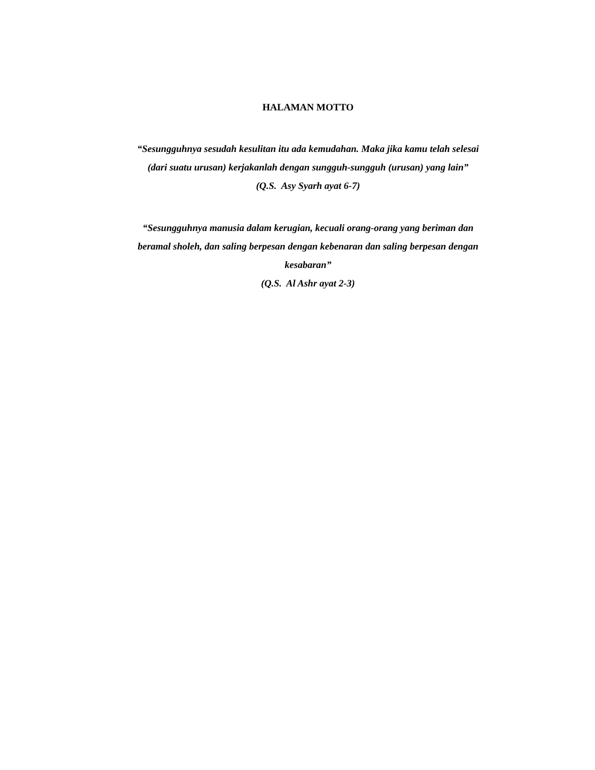HALAMAN MOTTO
“Sesungguhnya sesudah kesulitan itu ada kemudahan. Maka jika kamu telah selesai (dari suatu urusan) kerjakanlah dengan sungguh-sungguh (urusan) yang lain”
(Q.S. Asy Syarh ayat 6-7)
“Sesungguhnya manusia dalam kerugian, kecuali orang-orang yang beriman dan beramal sholeh, dan saling berpesan dengan kebenaran dan saling berpesan dengan kesabaran”
(Q.S. Al Ashr ayat 2-3)